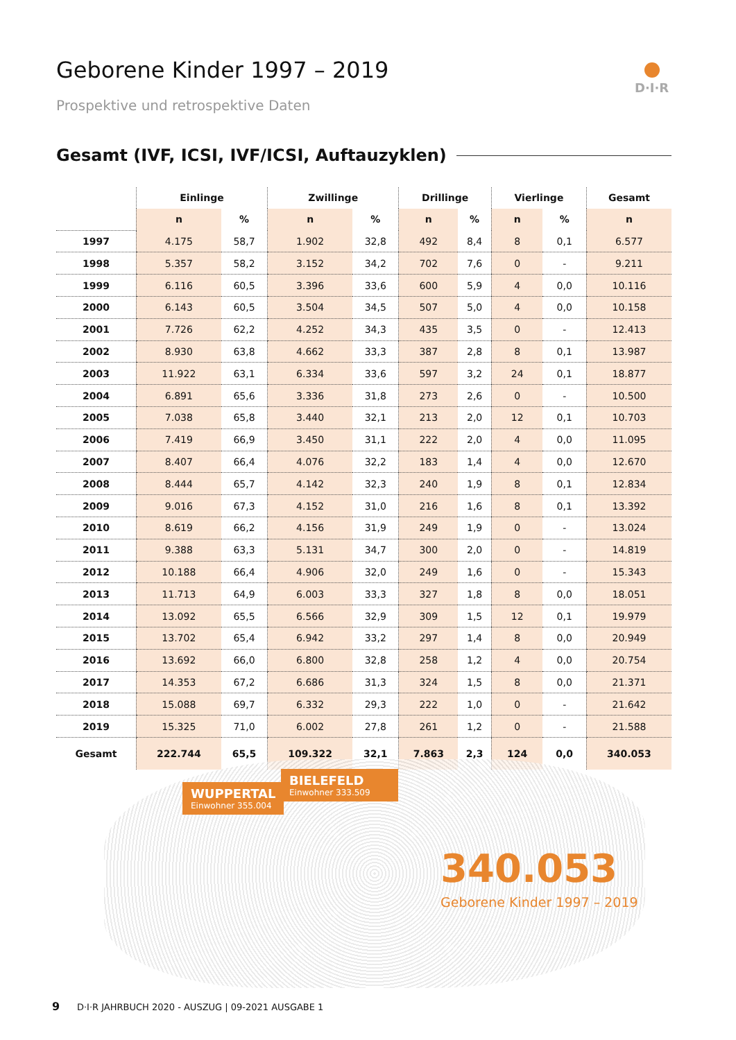Geborene Kinder 1997 – 2019
Prospektive und retrospektive Daten
D·I·R
Gesamt (IVF, ICSI, IVF/ICSI, Auftauzyklen)
| | Einlinge | | Zwillinge | | Drillinge | | Vierlinge | | Gesamt |
| --- | --- | --- | --- | --- | --- | --- | --- | --- | --- |
| | n | % | n | % | n | % | n | % | n |
| 1997 | 4.175 | 58,7 | 1.902 | 32,8 | 492 | 8,4 | 8 | 0,1 | 6.577 |
| 1998 | 5.357 | 58,2 | 3.152 | 34,2 | 702 | 7,6 | 0 | - | 9.211 |
| 1999 | 6.116 | 60,5 | 3.396 | 33,6 | 600 | 5,9 | 4 | 0,0 | 10.116 |
| 2000 | 6.143 | 60,5 | 3.504 | 34,5 | 507 | 5,0 | 4 | 0,0 | 10.158 |
| 2001 | 7.726 | 62,2 | 4.252 | 34,3 | 435 | 3,5 | 0 | - | 12.413 |
| 2002 | 8.930 | 63,8 | 4.662 | 33,3 | 387 | 2,8 | 8 | 0,1 | 13.987 |
| 2003 | 11.922 | 63,1 | 6.334 | 33,6 | 597 | 3,2 | 24 | 0,1 | 18.877 |
| 2004 | 6.891 | 65,6 | 3.336 | 31,8 | 273 | 2,6 | 0 | - | 10.500 |
| 2005 | 7.038 | 65,8 | 3.440 | 32,1 | 213 | 2,0 | 12 | 0,1 | 10.703 |
| 2006 | 7.419 | 66,9 | 3.450 | 31,1 | 222 | 2,0 | 4 | 0,0 | 11.095 |
| 2007 | 8.407 | 66,4 | 4.076 | 32,2 | 183 | 1,4 | 4 | 0,0 | 12.670 |
| 2008 | 8.444 | 65,7 | 4.142 | 32,3 | 240 | 1,9 | 8 | 0,1 | 12.834 |
| 2009 | 9.016 | 67,3 | 4.152 | 31,0 | 216 | 1,6 | 8 | 0,1 | 13.392 |
| 2010 | 8.619 | 66,2 | 4.156 | 31,9 | 249 | 1,9 | 0 | - | 13.024 |
| 2011 | 9.388 | 63,3 | 5.131 | 34,7 | 300 | 2,0 | 0 | - | 14.819 |
| 2012 | 10.188 | 66,4 | 4.906 | 32,0 | 249 | 1,6 | 0 | - | 15.343 |
| 2013 | 11.713 | 64,9 | 6.003 | 33,3 | 327 | 1,8 | 8 | 0,0 | 18.051 |
| 2014 | 13.092 | 65,5 | 6.566 | 32,9 | 309 | 1,5 | 12 | 0,1 | 19.979 |
| 2015 | 13.702 | 65,4 | 6.942 | 33,2 | 297 | 1,4 | 8 | 0,0 | 20.949 |
| 2016 | 13.692 | 66,0 | 6.800 | 32,8 | 258 | 1,2 | 4 | 0,0 | 20.754 |
| 2017 | 14.353 | 67,2 | 6.686 | 31,3 | 324 | 1,5 | 8 | 0,0 | 21.371 |
| 2018 | 15.088 | 69,7 | 6.332 | 29,3 | 222 | 1,0 | 0 | - | 21.642 |
| 2019 | 15.325 | 71,0 | 6.002 | 27,8 | 261 | 1,2 | 0 | - | 21.588 |
| Gesamt | 222.744 | 65,5 | 109.322 | 32,1 | 7.863 | 2,3 | 124 | 0,0 | 340.053 |
WUPPERTAL
Einwohner 355.004
BIELEFELD
Einwohner 333.509
340.053
Geborene Kinder 1997 – 2019
9 D·I·R JAHRBUCH 2020 - AUSZUG | 09-2021 AUSGABE 1